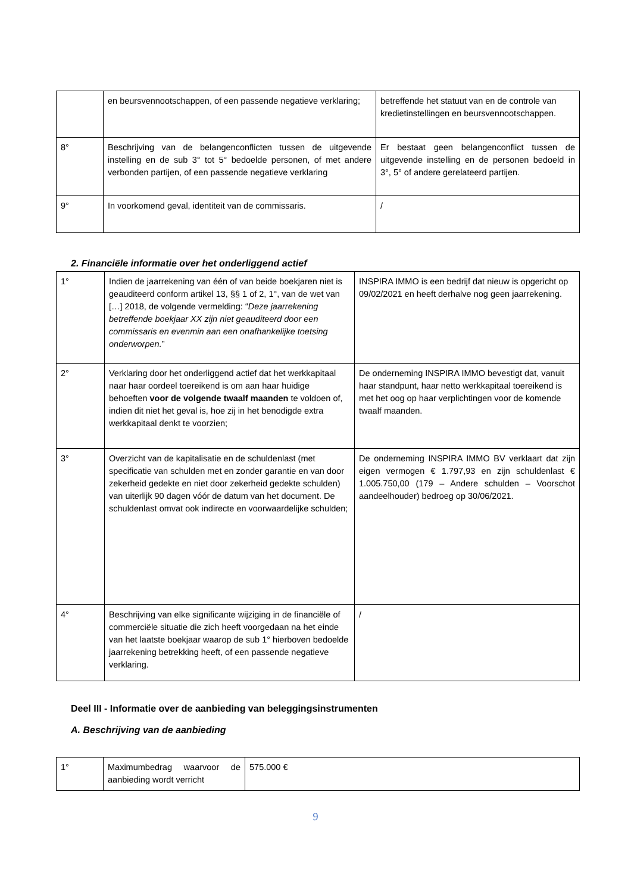| | en beursvennootschappen, of een passende negatieve verklaring; | betreffende het statuut van en de controle van kredietinstellingen en beursvennootschappen. |
| 8° | Beschrijving van de belangenconflicten tussen de uitgevende instelling en de sub 3° tot 5° bedoelde personen, of met andere verbonden partijen, of een passende negatieve verklaring | Er bestaat geen belangenconflict tussen de uitgevende instelling en de personen bedoeld in 3°, 5° of andere gerelateerd partijen. |
| 9° | In voorkomend geval, identiteit van de commissaris. | / |
2. Financiële informatie over het onderliggend actief
| 1° | Indien de jaarrekening van één of van beide boekjaren niet is geauditeerd conform artikel 13, §§ 1 of 2, 1°, van de wet van […] 2018, de volgende vermelding: “ Deze jaarrekening betreffende boekjaar XX zijn niet geauditeerd door een commissaris en evenmin aan een onafhankelijke toetsing onderworpen. ” | INSPIRA IMMO is een bedrijf dat nieuw is opgericht op 09/02/2021 en heeft derhalve nog geen jaarrekening. |
| 2° | Verklaring door het onderliggend actief dat het werkkapitaal naar haar oordeel toereikend is om aan haar huidige behoeften voor de volgende twaalf maanden te voldoen of, indien dit niet het geval is, hoe zij in het benodigde extra werkkapitaal denkt te voorzien; | De onderneming INSPIRA IMMO bevestigt dat, vanuit haar standpunt, haar netto werkkapitaal toereikend is met het oog op haar verplichtingen voor de komende twaalf maanden. |
| 3° | Overzicht van de kapitalisatie en de schuldenlast (met specificatie van schulden met en zonder garantie en van door zekerheid gedekte en niet door zekerheid gedekte schulden) van uiterlijk 90 dagen vóór de datum van het document. De schuldenlast omvat ook indirecte en voorwaardelijke schulden; | De onderneming INSPIRA IMMO BV verklaart dat zijn eigen vermogen € 1.797,93 en zijn schuldenlast € 1.005.750,00 (179 – Andere schulden – Voorschot aandeelhouder) bedroeg op 30/06/2021. |
| 4° | Beschrijving van elke significante wijziging in de financiële of commerciële situatie die zich heeft voorgedaan na het einde van het laatste boekjaar waarop de sub 1° hierboven bedoelde jaarrekening betrekking heeft, of een passende negatieve verklaring. | / |
Deel III - Informatie over de aanbieding van beleggingsinstrumenten
A. Beschrijving van de aanbieding
| 1° | Maximumbedrag waarvoor de aanbieding wordt verricht | 575.000 € |
9